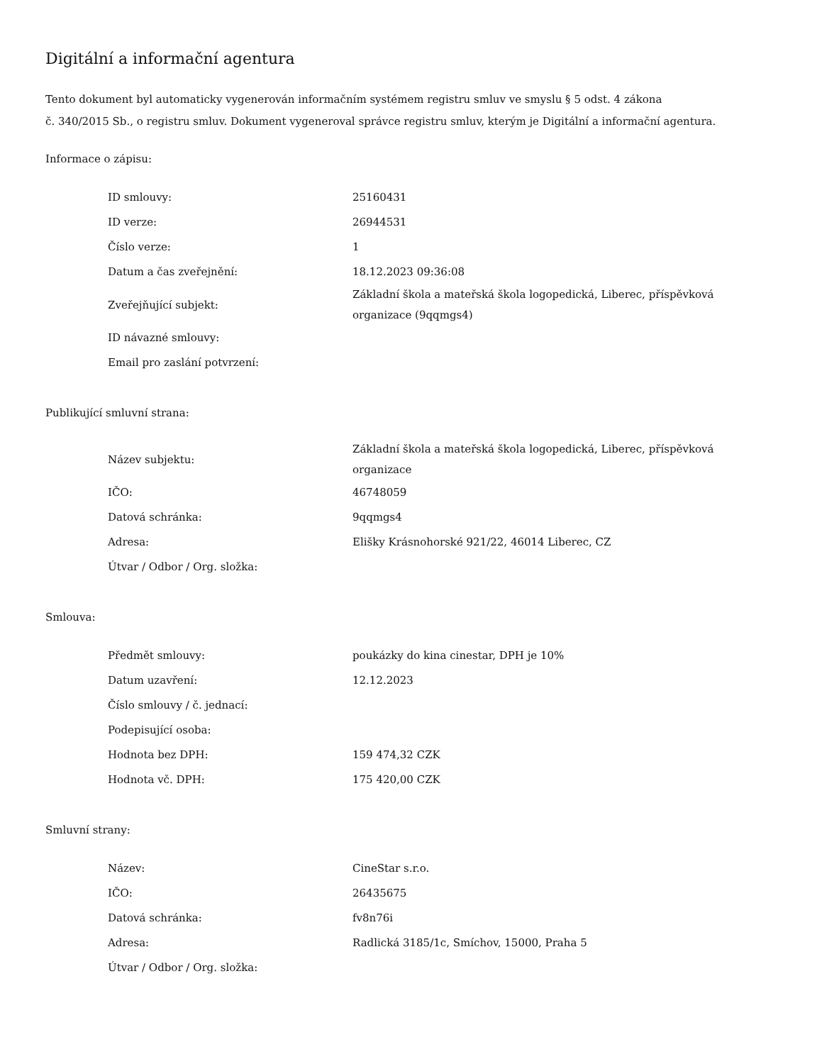Digitální a informační agentura
Tento dokument byl automaticky vygenerován informačním systémem registru smluv ve smyslu § 5 odst. 4 zákona
č. 340/2015 Sb., o registru smluv. Dokument vygeneroval správce registru smluv, kterým je Digitální a informační agentura.
Informace o zápisu:
| ID smlouvy: | 25160431 |
| ID verze: | 26944531 |
| Číslo verze: | 1 |
| Datum a čas zveřejnění: | 18.12.2023 09:36:08 |
| Zveřejňující subjekt: | Základní škola a mateřská škola logopedická, Liberec, příspěvková organizace (9qqmgs4) |
| ID návazné smlouvy: | |
| Email pro zaslání potvrzení: | |
Publikující smluvní strana:
| Název subjektu: | Základní škola a mateřská škola logopedická, Liberec, příspěvková organizace |
| IČO: | 46748059 |
| Datová schránka: | 9qqmgs4 |
| Adresa: | Elišky Krásnohorské 921/22, 46014 Liberec, CZ |
| Útvar / Odbor / Org. složka: | |
Smlouva:
| Předmět smlouvy: | poukázky do kina cinestar, DPH je 10% |
| Datum uzavření: | 12.12.2023 |
| Číslo smlouvy / č. jednací: | |
| Podepisující osoba: | |
| Hodnota bez DPH: | 159 474,32 CZK |
| Hodnota vč. DPH: | 175 420,00 CZK |
Smluvní strany:
| Název: | CineStar s.r.o. |
| IČO: | 26435675 |
| Datová schránka: | fv8n76i |
| Adresa: | Radlická 3185/1c, Smíchov, 15000, Praha 5 |
| Útvar / Odbor / Org. složka: | |